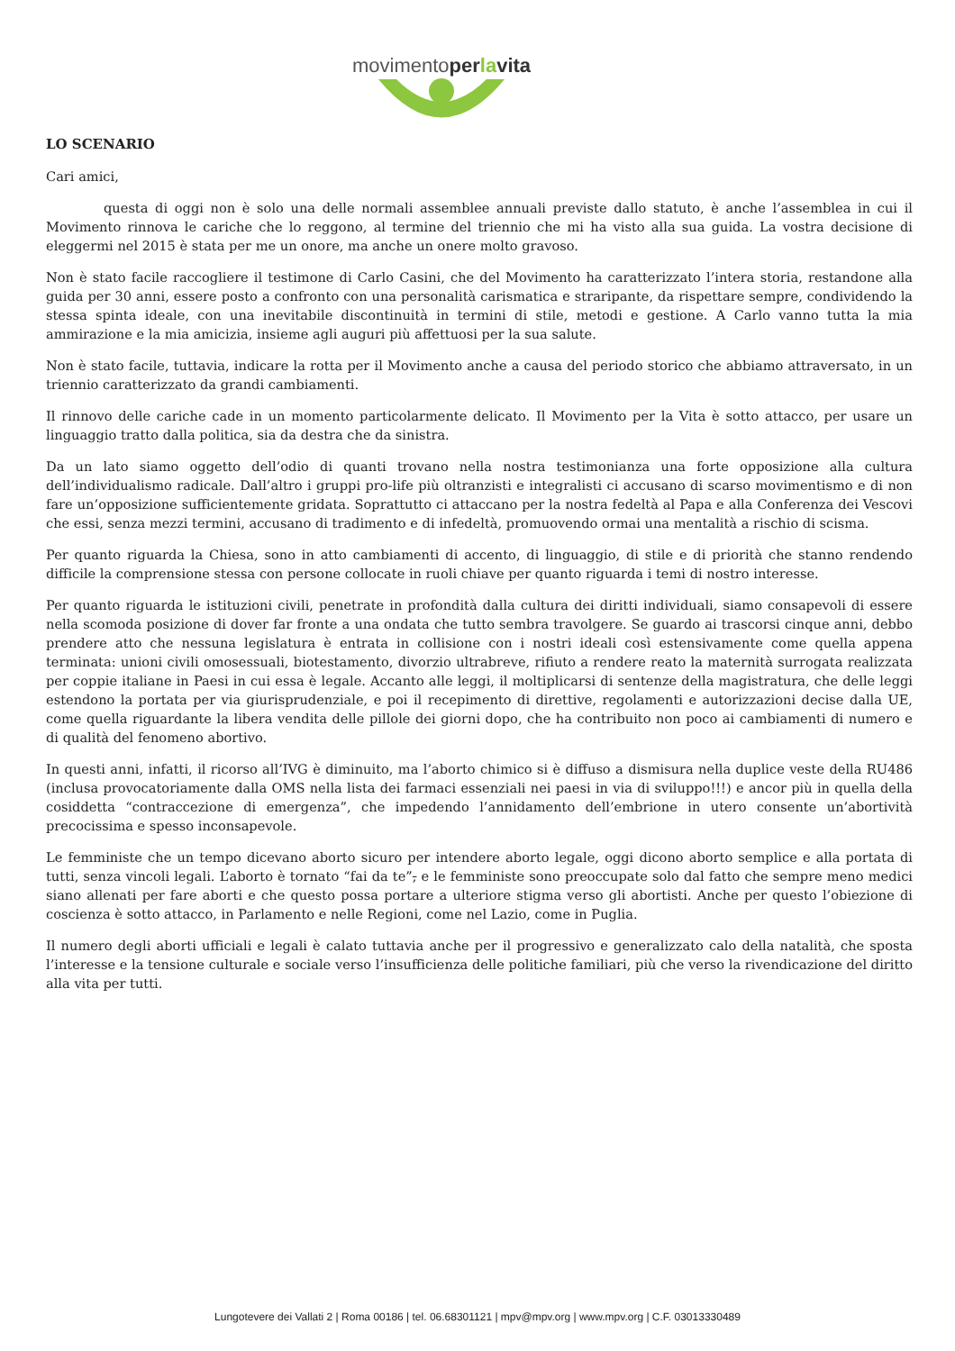movimentoper la vita
LO SCENARIO
Cari amici,
questa di oggi non è solo una delle normali assemblee annuali previste dallo statuto, è anche l’assemblea in cui il Movimento rinnova le cariche che lo reggono, al termine del triennio che mi ha visto alla sua guida. La vostra decisione di eleggermi nel 2015 è stata per me un onore, ma anche un onere molto gravoso.
Non è stato facile raccogliere il testimone di Carlo Casini, che del Movimento ha caratterizzato l’intera storia, restandone alla guida per 30 anni, essere posto a confronto con una personalità carismatica e straripante, da rispettare sempre, condividendo la stessa spinta ideale, con una inevitabile discontinuità in termini di stile, metodi e gestione. A Carlo vanno tutta la mia ammirazione e la mia amicizia, insieme agli auguri più affettuosi per la sua salute.
Non è stato facile, tuttavia, indicare la rotta per il Movimento anche a causa del periodo storico che abbiamo attraversato, in un triennio caratterizzato da grandi cambiamenti.
Il rinnovo delle cariche cade in un momento particolarmente delicato. Il Movimento per la Vita è sotto attacco, per usare un linguaggio tratto dalla politica, sia da destra che da sinistra.
Da un lato siamo oggetto dell’odio di quanti trovano nella nostra testimonianza una forte opposizione alla cultura dell’individualismo radicale. Dall’altro i gruppi pro-life più oltranzisti e integralisti ci accusano di scarso movimentismo e di non fare un’opposizione sufficientemente gridata. Soprattutto ci attaccano per la nostra fedeltà al Papa e alla Conferenza dei Vescovi che essi, senza mezzi termini, accusano di tradimento e di infedeltà, promuovendo ormai una mentalità a rischio di scisma.
Per quanto riguarda la Chiesa, sono in atto cambiamenti di accento, di linguaggio, di stile e di priorità che stanno rendendo difficile la comprensione stessa con persone collocate in ruoli chiave per quanto riguarda i temi di nostro interesse.
Per quanto riguarda le istituzioni civili, penetrate in profondità dalla cultura dei diritti individuali, siamo consapevoli di essere nella scomoda posizione di dover far fronte a una ondata che tutto sembra travolgere. Se guardo ai trascorsi cinque anni, debbo prendere atto che nessuna legislatura è entrata in collisione con i nostri ideali così estensivamente come quella appena terminata: unioni civili omosessuali, biotestamento, divorzio ultrabreve, rifiuto a rendere reato la maternità surrogata realizzata per coppie italiane in Paesi in cui essa è legale. Accanto alle leggi, il moltiplicarsi di sentenze della magistratura, che delle leggi estendono la portata per via giurisprudenziale, e poi il recepimento di direttive, regolamenti e autorizzazioni decise dalla UE, come quella riguardante la libera vendita delle pillole dei giorni dopo, che ha contribuito non poco ai cambiamenti di numero e di qualità del fenomeno abortivo.
In questi anni, infatti, il ricorso all’IVG è diminuito, ma l’aborto chimico si è diffuso a dismisura nella duplice veste della RU486 (inclusa provocatoriamente dalla OMS nella lista dei farmaci essenziali nei paesi in via di sviluppo!!!) e ancor più in quella della cosiddetta “contraccezione di emergenza”, che impedendo l’annidamento dell’embrione in utero consente un’abortività precocissima e spesso inconsapevole.
Le femministe che un tempo dicevano aborto sicuro per intendere aborto legale, oggi dicono aborto semplice e alla portata di tutti, senza vincoli legali. L’aborto è tornato “fai da te”, e le femministe sono preoccupate solo dal fatto che sempre meno medici siano allenati per fare aborti e che questo possa portare a ulteriore stigma verso gli abortisti. Anche per questo l’obiezione di coscienza è sotto attacco, in Parlamento e nelle Regioni, come nel Lazio, come in Puglia.
Il numero degli aborti ufficiali e legali è calato tuttavia anche per il progressivo e generalizzato calo della natalità, che sposta l’interesse e la tensione culturale e sociale verso l’insufficienza delle politiche familiari, più che verso la rivendicazione del diritto alla vita per tutti.
Lungotevere dei Vallati 2 | Roma 00186 | tel. 06.68301121 | mpv@mpv.org | www.mpv.org | C.F. 03013330489